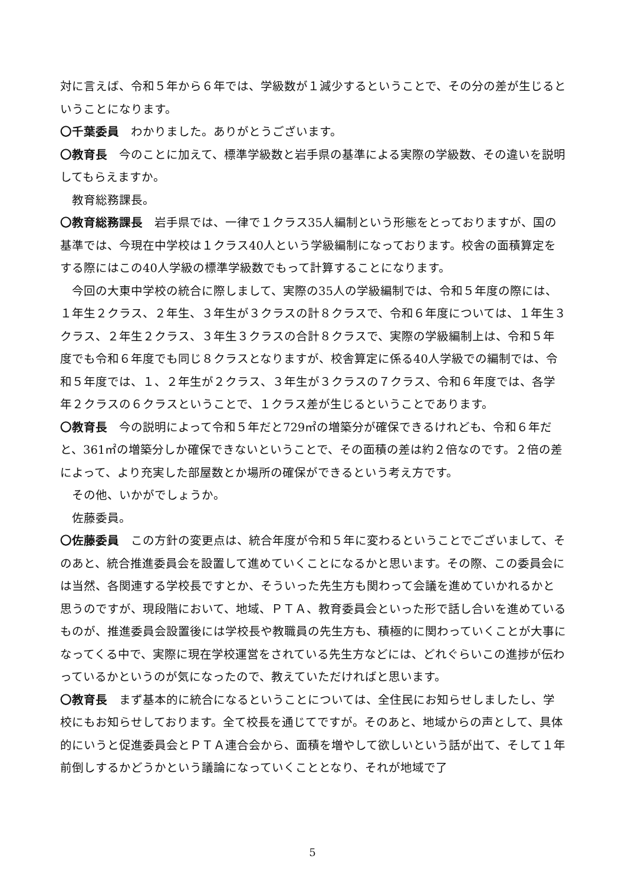対に言えば、令和５年から６年では、学級数が１減少するということで、その分の差が生じるということになります。
〇千葉委員　わかりました。ありがとうございます。
〇教育長　今のことに加えて、標準学級数と岩手県の基準による実際の学級数、その違いを説明してもらえますか。
教育総務課長。
〇教育総務課長　岩手県では、一律で１クラス35人編制という形態をとっておりますが、国の基準では、今現在中学校は１クラス40人という学級編制になっております。校舎の面積算定をする際にはこの40人学級の標準学級数でもって計算することになります。
今回の大東中学校の統合に際しまして、実際の35人の学級編制では、令和５年度の際には、１年生２クラス、２年生、３年生が３クラスの計８クラスで、令和６年度については、１年生３クラス、２年生２クラス、３年生３クラスの合計８クラスで、実際の学級編制上は、令和５年度でも令和６年度でも同じ８クラスとなりますが、校舎算定に係る40人学級での編制では、令和５年度では、１、２年生が２クラス、３年生が３クラスの７クラス、令和６年度では、各学年２クラスの６クラスということで、１クラス差が生じるということであります。
〇教育長　今の説明によって令和５年だと729㎡の増築分が確保できるけれども、令和６年だと、361㎡の増築分しか確保できないということで、その面積の差は約２倍なのです。２倍の差によって、より充実した部屋数とか場所の確保ができるという考え方です。
その他、いかがでしょうか。
佐藤委員。
〇佐藤委員　この方針の変更点は、統合年度が令和５年に変わるということでございまして、そのあと、統合推進委員会を設置して進めていくことになるかと思います。その際、この委員会には当然、各関連する学校長ですとか、そういった先生方も関わって会議を進めていかれるかと思うのですが、現段階において、地域、ＰＴＡ、教育委員会といった形で話し合いを進めているものが、推進委員会設置後には学校長や教職員の先生方も、積極的に関わっていくことが大事になってくる中で、実際に現在学校運営をされている先生方などには、どれぐらいこの進捗が伝わっているかというのが気になったので、教えていただければと思います。
〇教育長　まず基本的に統合になるということについては、全住民にお知らせしましたし、学校にもお知らせしております。全て校長を通じてですが。そのあと、地域からの声として、具体的にいうと促進委員会とＰＴＡ連合会から、面積を増やして欲しいという話が出て、そして１年前倒しするかどうかという議論になっていくこととなり、それが地域で了
5